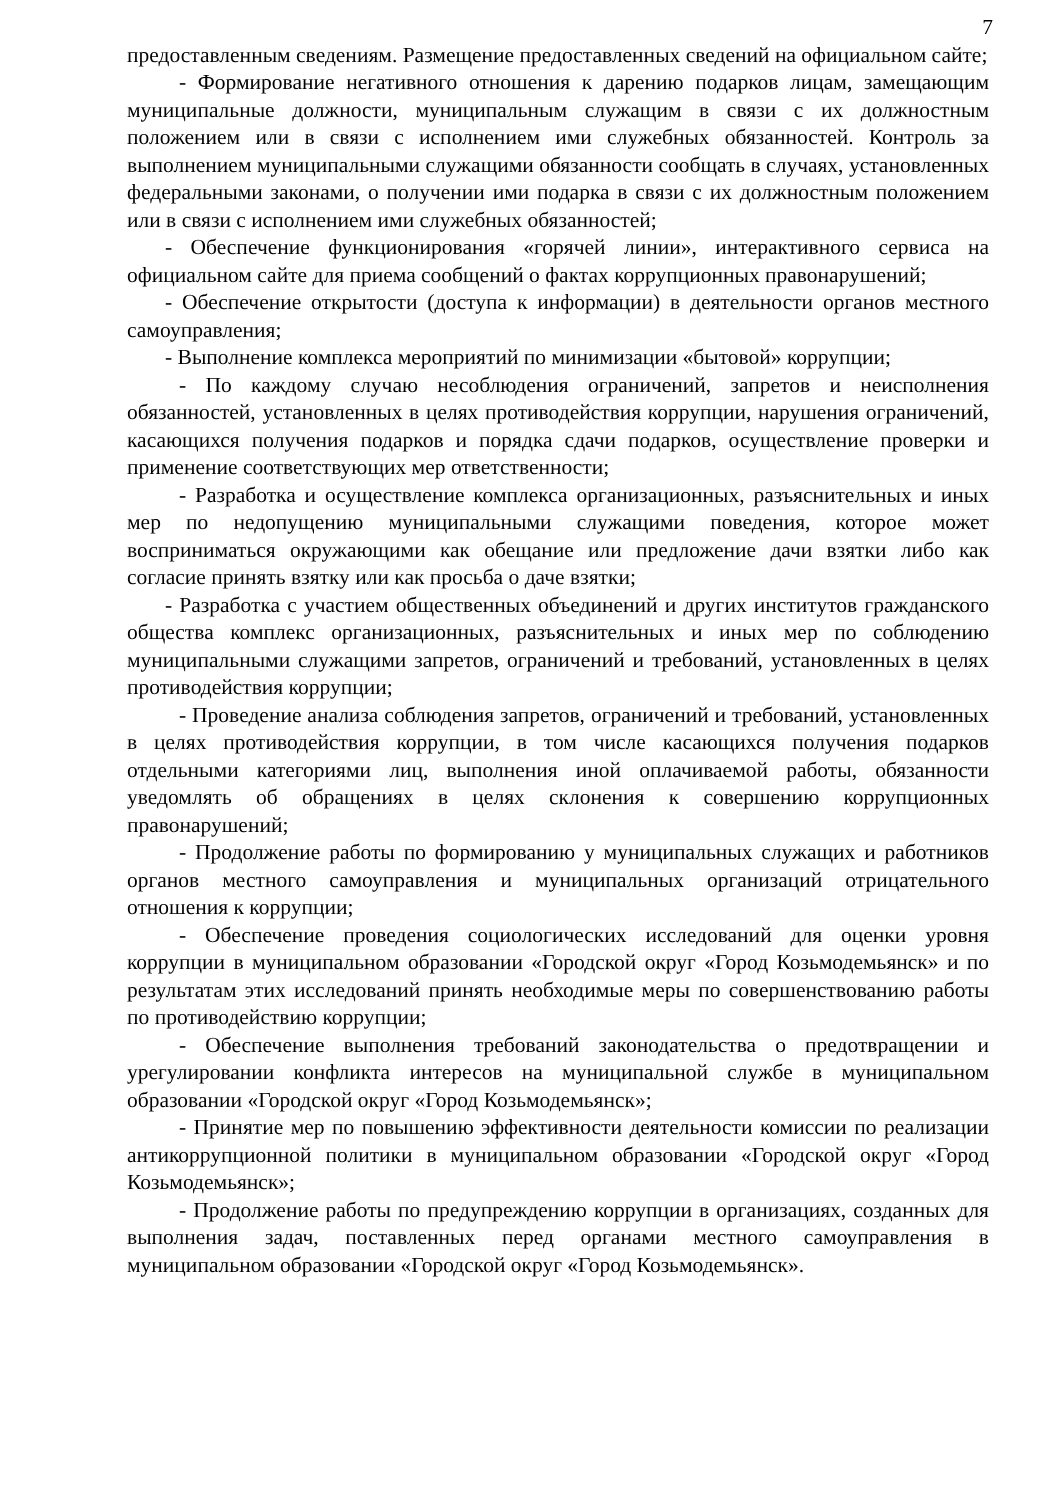7
предоставленным сведениям. Размещение предоставленных сведений на официальном сайте;
- Формирование негативного отношения к дарению подарков лицам, замещающим муниципальные должности, муниципальным служащим в связи с их должностным положением или в связи с исполнением ими служебных обязанностей. Контроль за выполнением муниципальными служащими обязанности сообщать в случаях, установленных федеральными законами, о получении ими подарка в связи с их должностным положением или в связи с исполнением ими служебных обязанностей;
- Обеспечение функционирования «горячей линии», интерактивного сервиса на официальном сайте для приема сообщений о фактах коррупционных правонарушений;
- Обеспечение открытости (доступа к информации) в деятельности органов местного самоуправления;
- Выполнение комплекса мероприятий по минимизации «бытовой» коррупции;
- По каждому случаю несоблюдения ограничений, запретов и неисполнения обязанностей, установленных в целях противодействия коррупции, нарушения ограничений, касающихся получения подарков и порядка сдачи подарков, осуществление проверки и применение соответствующих мер ответственности;
- Разработка и осуществление комплекса организационных, разъяснительных и иных мер по недопущению муниципальными служащими поведения, которое может восприниматься окружающими как обещание или предложение дачи взятки либо как согласие принять взятку или как просьба о даче взятки;
- Разработка с участием общественных объединений и других институтов гражданского общества комплекс организационных, разъяснительных и иных мер по соблюдению муниципальными служащими запретов, ограничений и требований, установленных в целях противодействия коррупции;
- Проведение анализа соблюдения запретов, ограничений и требований, установленных в целях противодействия коррупции, в том числе касающихся получения подарков отдельными категориями лиц, выполнения иной оплачиваемой работы, обязанности уведомлять об обращениях в целях склонения к совершению коррупционных правонарушений;
- Продолжение работы по формированию у муниципальных служащих и работников органов местного самоуправления и муниципальных организаций отрицательного отношения к коррупции;
- Обеспечение проведения социологических исследований для оценки уровня коррупции в муниципальном образовании «Городской округ «Город Козьмодемьянск» и по результатам этих исследований принять необходимые меры по совершенствованию работы по противодействию коррупции;
- Обеспечение выполнения требований законодательства о предотвращении и урегулировании конфликта интересов на муниципальной службе в муниципальном образовании «Городской округ «Город Козьмодемьянск»;
- Принятие мер по повышению эффективности деятельности комиссии по реализации антикоррупционной политики в муниципальном образовании «Городской округ «Город Козьмодемьянск»;
- Продолжение работы по предупреждению коррупции в организациях, созданных для выполнения задач, поставленных перед органами местного самоуправления в муниципальном образовании «Городской округ «Город Козьмодемьянск».